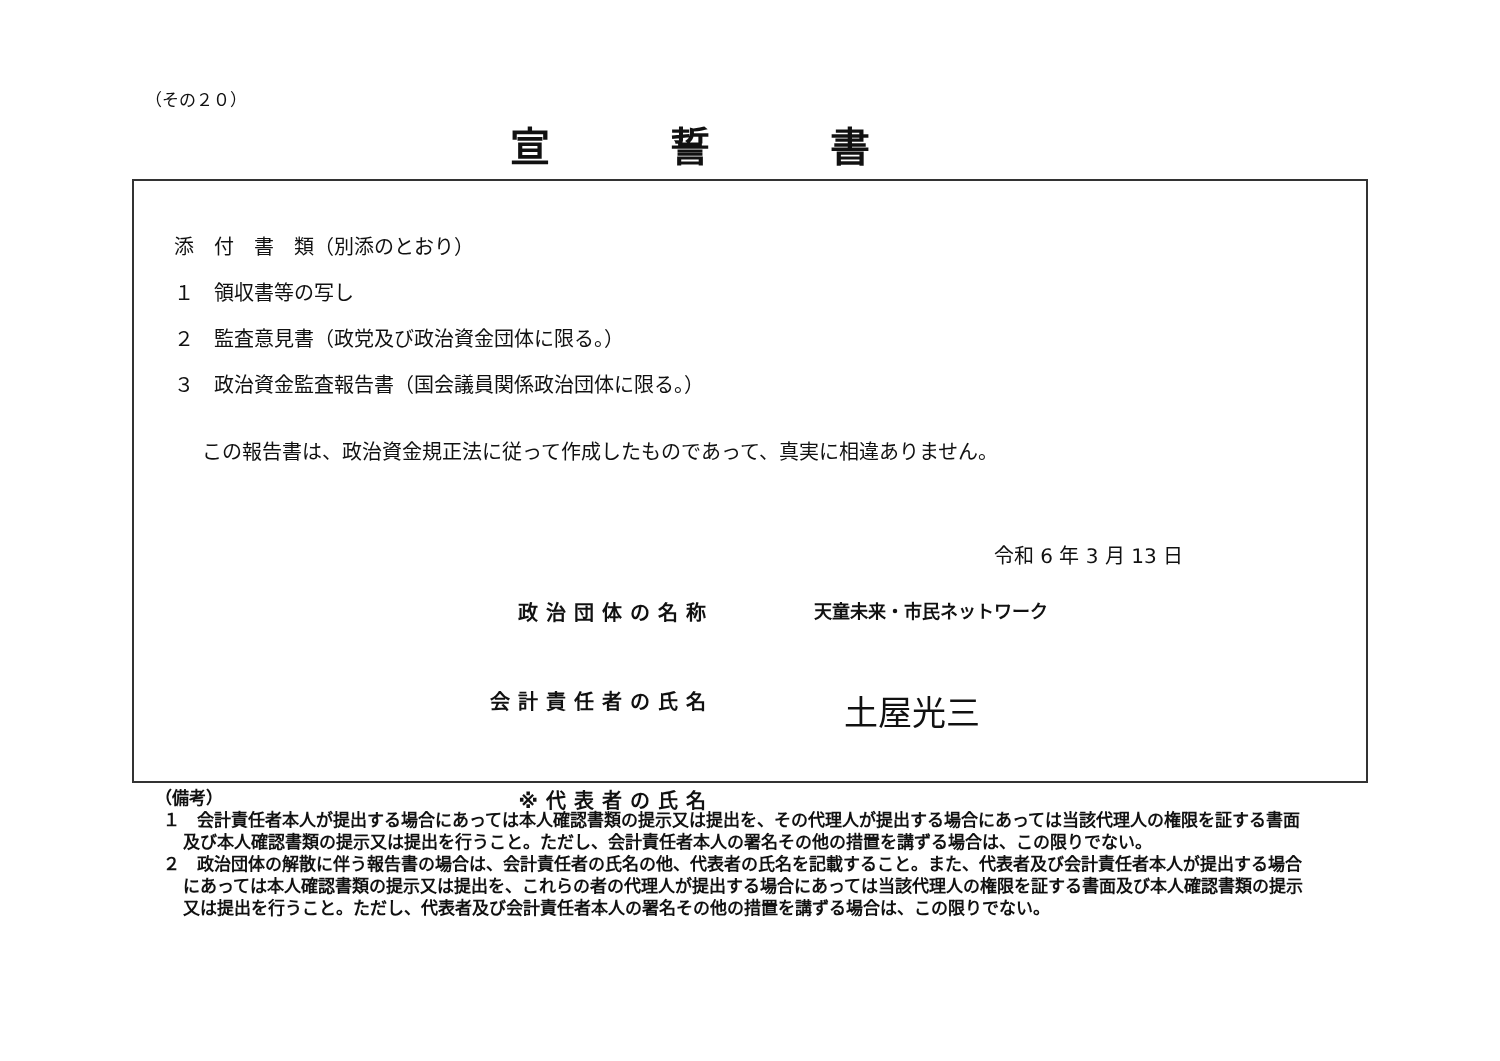（その２０）
宣誓書
添　付　書　類（別添のとおり）
１　領収書等の写し
２　監査意見書（政党及び政治資金団体に限る。）
３　政治資金監査報告書（国会議員関係政治団体に限る。）
この報告書は、政治資金規正法に従って作成したものであって、真実に相違ありません。
令和 6 年 3 月 13 日
政治団体の名称 天童未来・市民ネットワーク
会計責任者の氏名 土屋光三
※代表者の氏名
（備考）
１　会計責任者本人が提出する場合にあっては本人確認書類の提示又は提出を、その代理人が提出する場合にあっては当該代理人の権限を証する書面及び本人確認書類の提示又は提出を行うこと。ただし、会計責任者本人の署名その他の措置を講ずる場合は、この限りでない。
２　政治団体の解散に伴う報告書の場合は、会計責任者の氏名の他、代表者の氏名を記載すること。また、代表者及び会計責任者本人が提出する場合にあっては本人確認書類の提示又は提出を、これらの者の代理人が提出する場合にあっては当該代理人の権限を証する書面及び本人確認書類の提示又は提出を行うこと。ただし、代表者及び会計責任者本人の署名その他の措置を講ずる場合は、この限りでない。